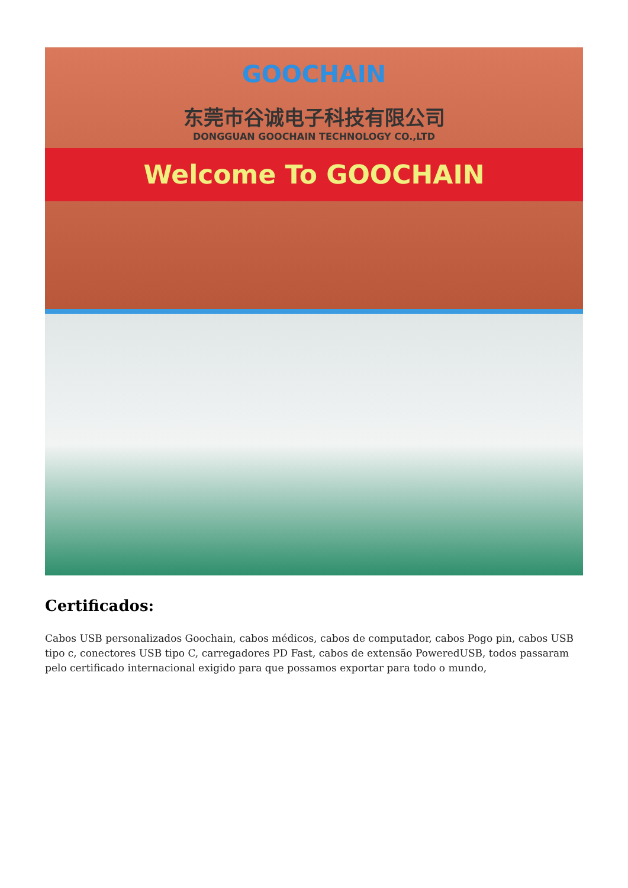GOOCHAIN
东莞市谷诚电子科技有限公司
DONGGUAN GOOCHAIN TECHNOLOGY CO.,LTD
Welcome To GOOCHAIN
Certificados:
Cabos USB personalizados Goochain, cabos médicos, cabos de computador, cabos Pogo pin, cabos USB tipo c, conectores USB tipo C, carregadores PD Fast, cabos de extensão PoweredUSB, todos passaram pelo certificado internacional exigido para que possamos exportar para todo o mundo,